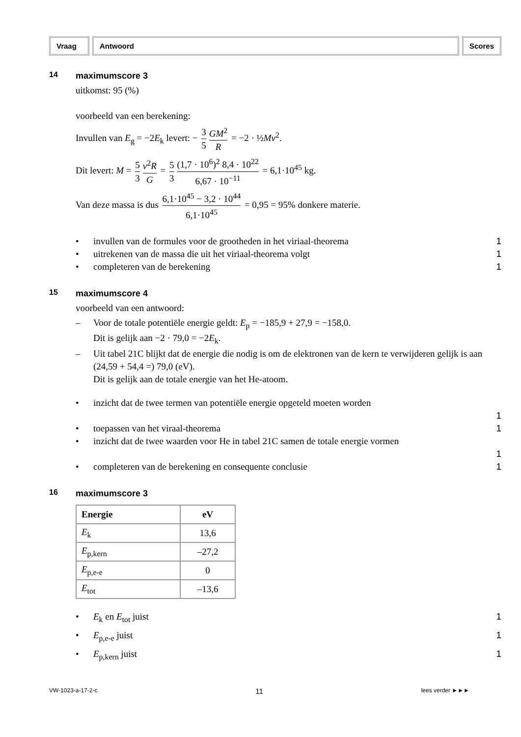Vraag Antwoord Scores
14
maximumscore 3
uitkomst: 95 (%)
voorbeeld van een berekening:
Invullen van E<sub>g</sub> = −2E<sub>k</sub> levert: − 3 5 GM<sup>2</sup> R = −2 · ½Mv<sup>2</sup>.
Dit levert: M = 5 3 v<sup>2</sup>R G = 5 3 (1,7 · 10<sup>6</sup>)<sup>2</sup> 8,4 · 10<sup>22</sup> 6,67 · 10<sup>−11</sup> = 6,1·10<sup>45</sup> kg.
Van deze massa is dus 6,1·10<sup>45</sup> − 3,2 · 10<sup>44</sup> 6,1·10<sup>45</sup> = 0,95 = 95% donkere materie.
• invullen van de formules voor de grootheden in het viriaal-theorema
1
• uitrekenen van de massa die uit het viriaal-theorema volgt
1
• completeren van de berekening 1
15
maximumscore 4
voorbeeld van een antwoord:
– Voor de totale potentiële energie geldt: E<sub>p</sub> = −185,9 + 27,9 = −158,0.
Dit is gelijk aan −2 · 79,0 = −2E<sub>k</sub>.
– Uit tabel 21C blijkt dat de energie die nodig is om de elektronen van de kern te verwijderen gelijk is aan (24,59 + 54,4 =) 79,0 (eV).
Dit is gelijk aan de totale energie van het He-atoom.
• inzicht dat de twee termen van potentiële energie opgeteld moeten worden
1
• toepassen van het viraal-theorema
1
• inzicht dat de twee waarden voor He in tabel 21C samen de totale energie vormen
1
• completeren van de berekening en consequente conclusie
1
16
maximumscore 3
| Energie | eV |
| --- | --- |
| E<sub>k</sub> | 13,6 |
| E<sub>p,kern</sub> | –27,2 |
| E<sub>p,e-e</sub> | 0 |
| E<sub>tot</sub> | –13,6 |
• E<sub>k</sub> en E<sub>tot</sub> juist 1
• E<sub>p,e-e</sub> juist 1
• E<sub>p,kern</sub> juist 1
VW-1023-a-17-2-c 11 lees verder ►►►